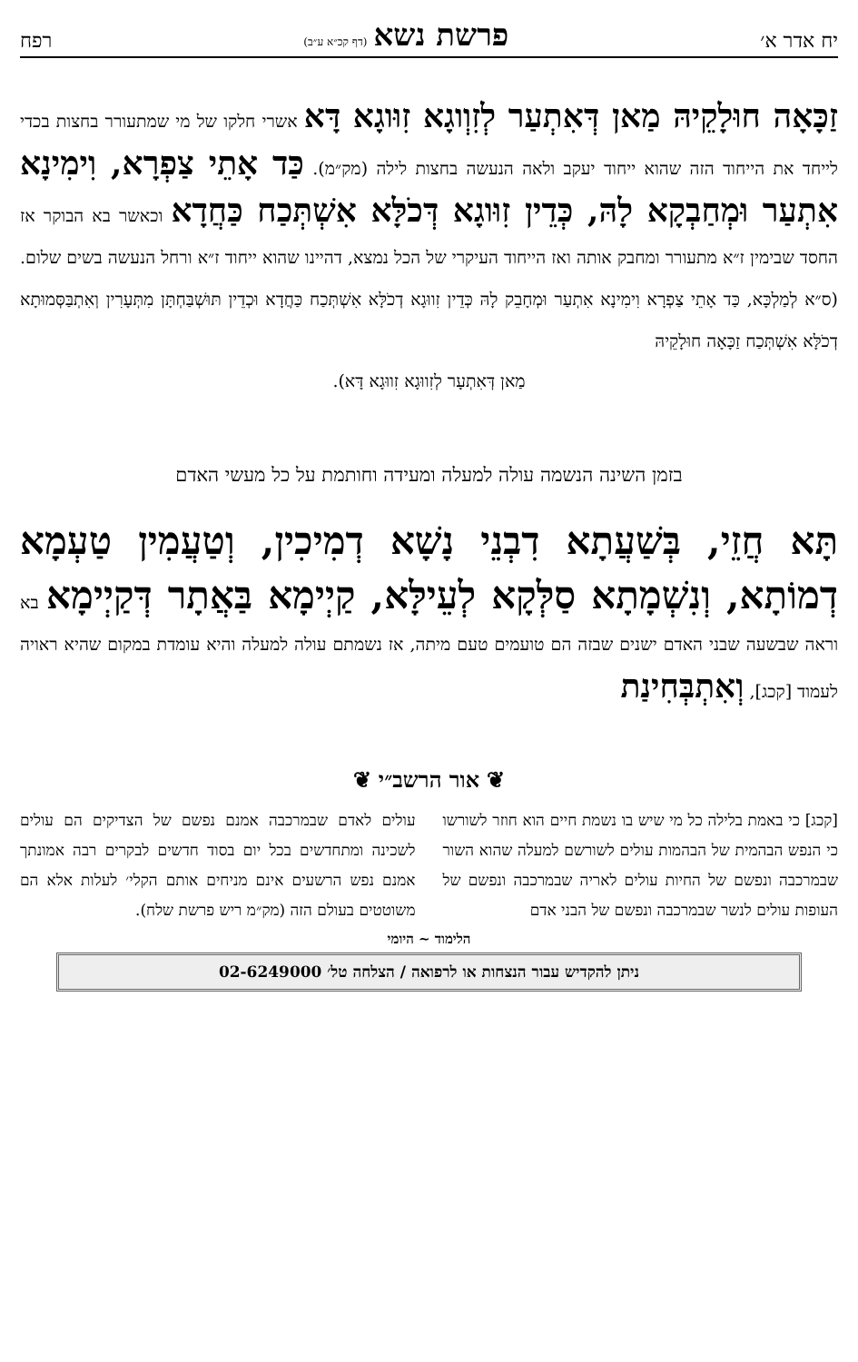יח אדר א׳ פרשת נשא (דף קכ״א ע״ב) רפח
זַכָּאָה חוּלָקֵיהּ מַאן דְּאִתְעַר לְזִוְוגָא זִוּוגָא דָּא אשרי חלקו של מי שמתעורר בחצות בכדי לייחד את הייחוד הזה שהוא ייחוד יעקב ולאה הנעשה בחצות לילה (מק״מ). כַּד אָתֵי צַפְרָא, וִימִינָא אִתְעַר וּמְחַבְקָא לָהּ, כְּדֵין זִוּוגָא דְּכֹלָּא אִשְׁתְּכַח כַּחֲדָא וכאשר בא הבוקר אז החסד שבימין ז״א מתעורר ומחבק אותה ואז הייחוד העיקרי של הכל נמצא, דהיינו שהוא ייחוד ז״א ורחל הנעשה בשים שלום. (ס״א לְמַלְכָּא, כַּד אָתֵי צַפְרָא וִימִינָא אִתְעַר וּמְחָבֵק לָהּ כְּדֵין זִווּגָא דְכֹלָּא אִשְׁתְּכַח כַּחֲדָא וּכְדֵין תּוּשְׁבַּחְתָּן מִתְּעָרִין וְאִתְבַּסְּמוּתָא דְכֹלָּא אִשְׁתְּכַח זַכָּאָה חוּלָקֵיהּ
מַאן דְּאִתְעָר לְזִווּגָא זִווּגָא דָּא).
בזמן השינה הנשמה עולה למעלה ומעידה וחותמת על כל מעשי האדם
תָּא חֲזֵי, בְּשַׁעֲתָא דִבְנֵי נָשָׁא דְמִיכִין, וְטַעֲמִין טַעְמָא דְמוֹתָא, וְנִשְׁמָתָא סַלְּקָא לְעֵילָּא, קַיְימָא בַּאֲתָר דְּקַיְימָא בא וראה שבשעה שבני האדם ישנים שבזה הם טועמים טעם מיתה, אז נשמתם עולה למעלה והיא עומדת במקום שהיא ראויה לעמוד [קכג], וְאִתְבְּחִינַת
❦ אור הרשב״י ❦
[קכג] כי באמת בלילה כל מי שיש בו נשמת חיים הוא חוזר לשורשו כי הנפש הבהמית של הבהמות עולים לשורשם למעלה שהוא השור שבמרכבה ונפשם של החיות עולים לאריה שבמרכבה ונפשם של העופות עולים לנשר שבמרכבה ונפשם של הבני אדם
עולים לאדם שבמרכבה אמנם נפשם של הצדיקים הם עולים לשכינה ומתחדשים בכל יום בסוד חדשים לבקרים רבה אמונתך אמנם נפש הרשעים אינם מניחים אותם הקלי׳ לעלות אלא הם משוטטים בעולם הזה (מק״מ ריש פרשת שלח).
הלימוד ~ היומי
ניתן להקדיש עבור הנצחות או לרפואה / הצלחה טל׳ 02-6249000